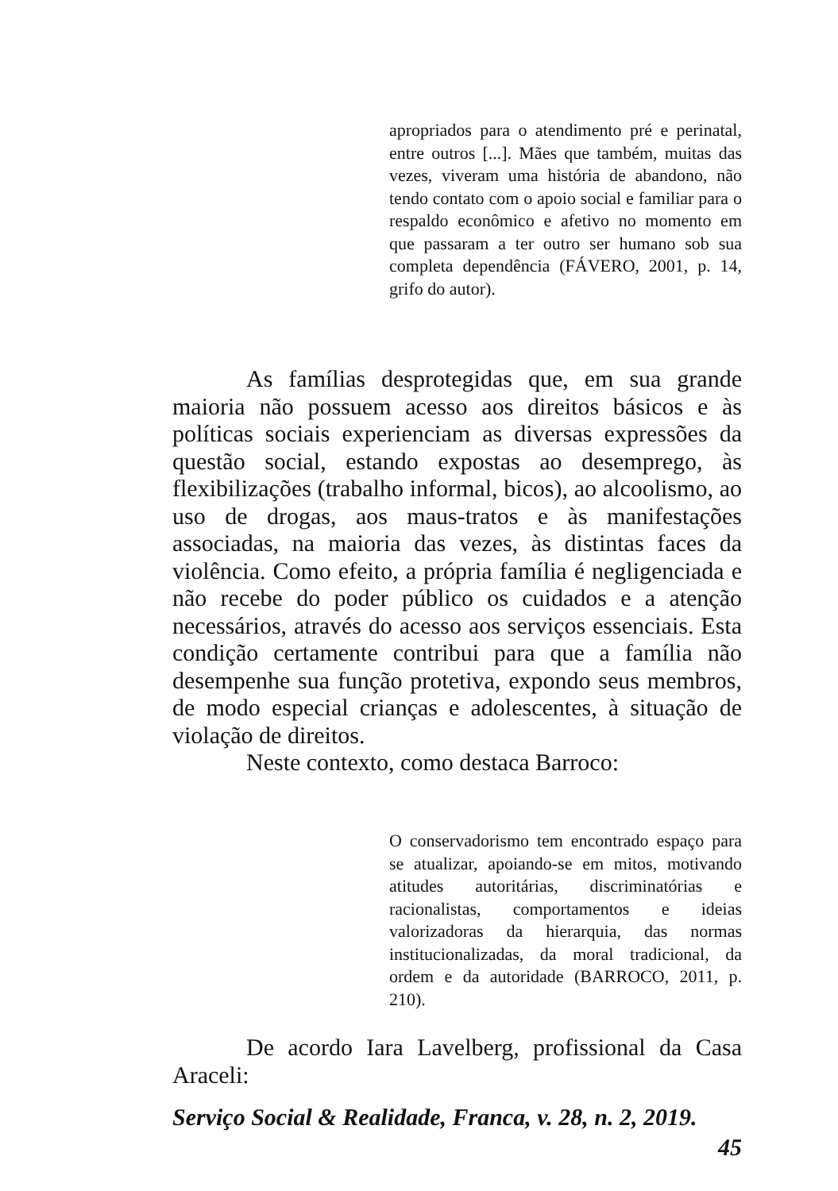apropriados para o atendimento pré e perinatal, entre outros [...]. Mães que também, muitas das vezes, viveram uma história de abandono, não tendo contato com o apoio social e familiar para o respaldo econômico e afetivo no momento em que passaram a ter outro ser humano sob sua completa dependência (FÁVERO, 2001, p. 14, grifo do autor).
As famílias desprotegidas que, em sua grande maioria não possuem acesso aos direitos básicos e às políticas sociais experienciam as diversas expressões da questão social, estando expostas ao desemprego, às flexibilizações (trabalho informal, bicos), ao alcoolismo, ao uso de drogas, aos maus-tratos e às manifestações associadas, na maioria das vezes, às distintas faces da violência. Como efeito, a própria família é negligenciada e não recebe do poder público os cuidados e a atenção necessários, através do acesso aos serviços essenciais. Esta condição certamente contribui para que a família não desempenhe sua função protetiva, expondo seus membros, de modo especial crianças e adolescentes, à situação de violação de direitos.
Neste contexto, como destaca Barroco:
O conservadorismo tem encontrado espaço para se atualizar, apoiando-se em mitos, motivando atitudes autoritárias, discriminatórias e racionalistas, comportamentos e ideias valorizadoras da hierarquia, das normas institucionalizadas, da moral tradicional, da ordem e da autoridade (BARROCO, 2011, p. 210).
De acordo Iara Lavelberg, profissional da Casa Araceli:
Serviço Social & Realidade, Franca, v. 28, n. 2, 2019.
45